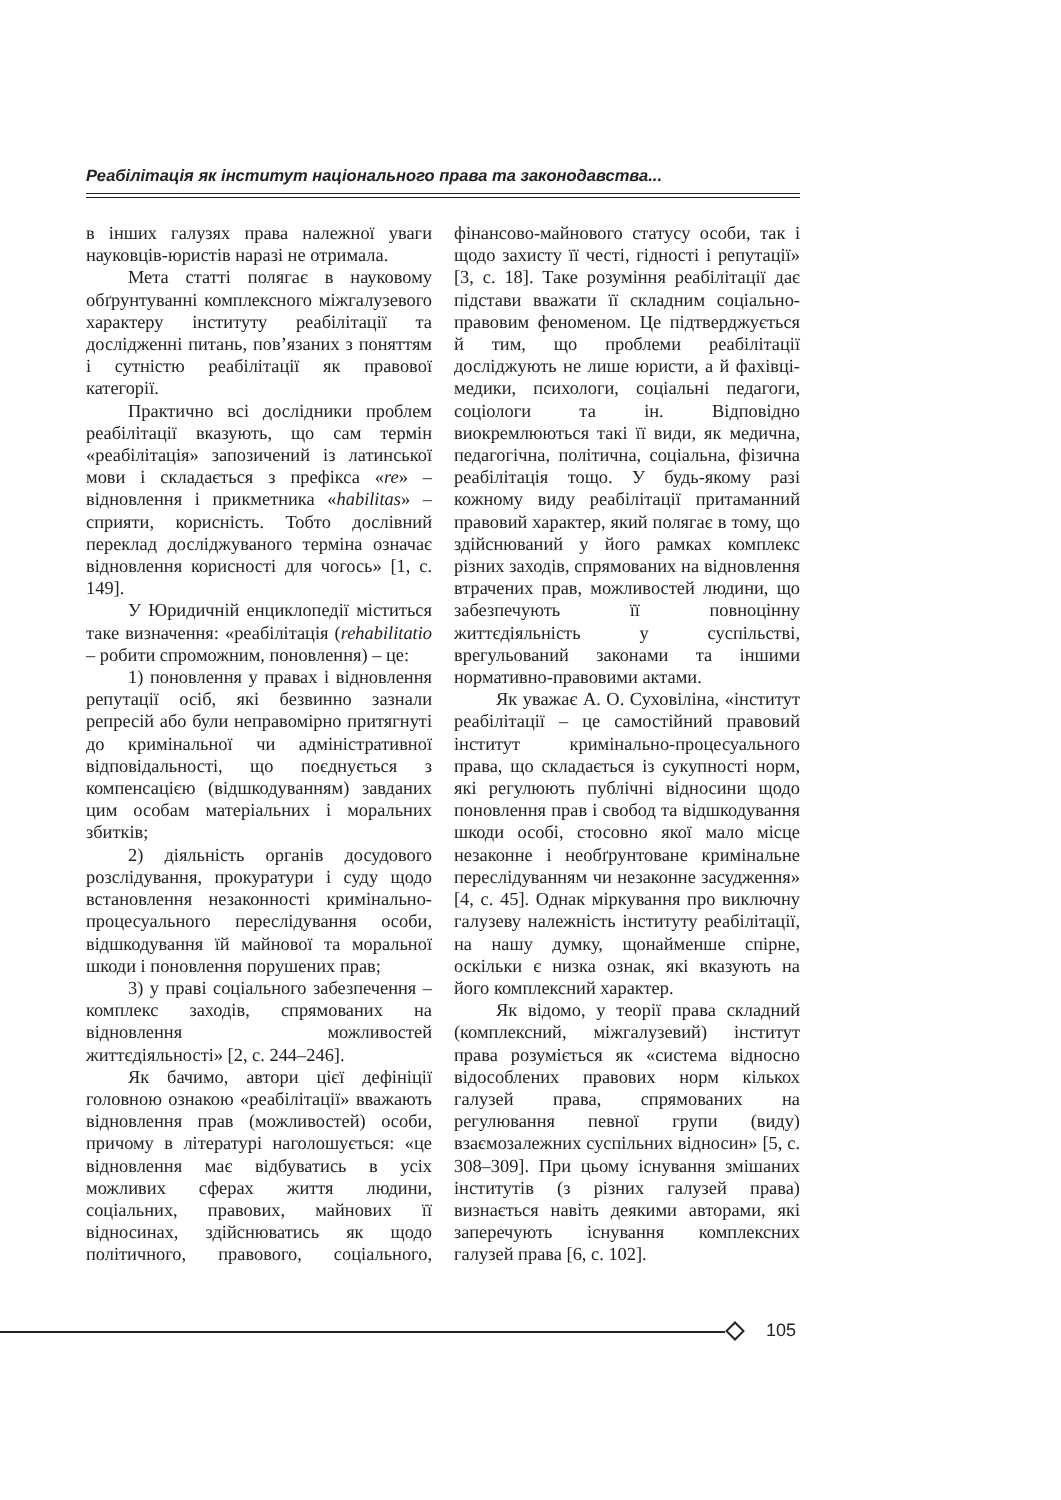Реабілітація як інститут національного права та законодавства...
в інших галузях права належної уваги науковців-юристів наразі не отримала.
Мета статті полягає в науковому обґрунтуванні комплексного міжгалузевого характеру інституту реабілітації та дослідженні питань, пов’язаних з поняттям і сутністю реабілітації як правової категорії.
Практично всі дослідники проблем реабілітації вказують, що сам термін «реабілітація» запозичений із латинської мови і складається з префікса «re» – відновлення і прикметника «habilitas» – сприяти, корисність. Тобто дослівний переклад досліджуваного терміна означає відновлення корисності для чогось» [1, с. 149].
У Юридичній енциклопедії міститься таке визначення: «реабілітація (rehabilitatio – робити спроможним, поновлення) – це:
1) поновлення у правах і відновлення репутації осіб, які безвинно зазнали репресій або були неправомірно притягнуті до кримінальної чи адміністративної відповідальності, що поєднується з компенсацією (відшкодуванням) завданих цим особам матеріальних і моральних збитків;
2) діяльність органів досудового розслідування, прокуратури і суду щодо встановлення незаконності кримінально-процесуального переслідування особи, відшкодування їй майнової та моральної шкоди і поновлення порушених прав;
3) у праві соціального забезпечення – комплекс заходів, спрямованих на відновлення можливостей життєдіяльності» [2, с. 244–246].
Як бачимо, автори цієї дефініції головною ознакою «реабілітації» вважають відновлення прав (можливостей) особи, причому в літературі наголошується: «це відновлення має відбуватись в усіх можливих сферах життя людини, соціальних, правових, майнових її відносинах, здійснюватись як щодо політичного, правового, соціального, фінансово-майнового статусу особи, так і щодо захисту її честі, гідності і репутації» [3, с. 18]. Таке розуміння реабілітації дає підстави вважати її складним соціально-правовим феноменом. Це підтверджується й тим, що проблеми реабілітації досліджують не лише юристи, а й фахівці-медики, психологи, соціальні педагоги, соціологи та ін. Відповідно виокремлюються такі її види, як медична, педагогічна, політична, соціальна, фізична реабілітація тощо. У будь-якому разі кожному виду реабілітації притаманний правовий характер, який полягає в тому, що здійснюваний у його рамках комплекс різних заходів, спрямованих на відновлення втрачених прав, можливостей людини, що забезпечують її повноцінну життєдіяльність у суспільстві, врегульований законами та іншими нормативно-правовими актами.
Як уважає А. О. Суховіліна, «інститут реабілітації – це самостійний правовий інститут кримінально-процесуального права, що складається із сукупності норм, які регулюють публічні відносини щодо поновлення прав і свобод та відшкодування шкоди особі, стосовно якої мало місце незаконне і необґрунтоване кримінальне переслідуванням чи незаконне засудження» [4, с. 45]. Однак міркування про виключну галузеву належність інституту реабілітації, на нашу думку, щонайменше спірне, оскільки є низка ознак, які вказують на його комплексний характер.
Як відомо, у теорії права складний (комплексний, міжгалузевий) інститут права розуміється як «система відносно відособлених правових норм кількох галузей права, спрямованих на регулювання певної групи (виду) взаємозалежних суспільних відносин» [5, с. 308–309]. При цьому існування змішаних інститутів (з різних галузей права) визнається навіть деякими авторами, які заперечують існування комплексних галузей права [6, с. 102].
105